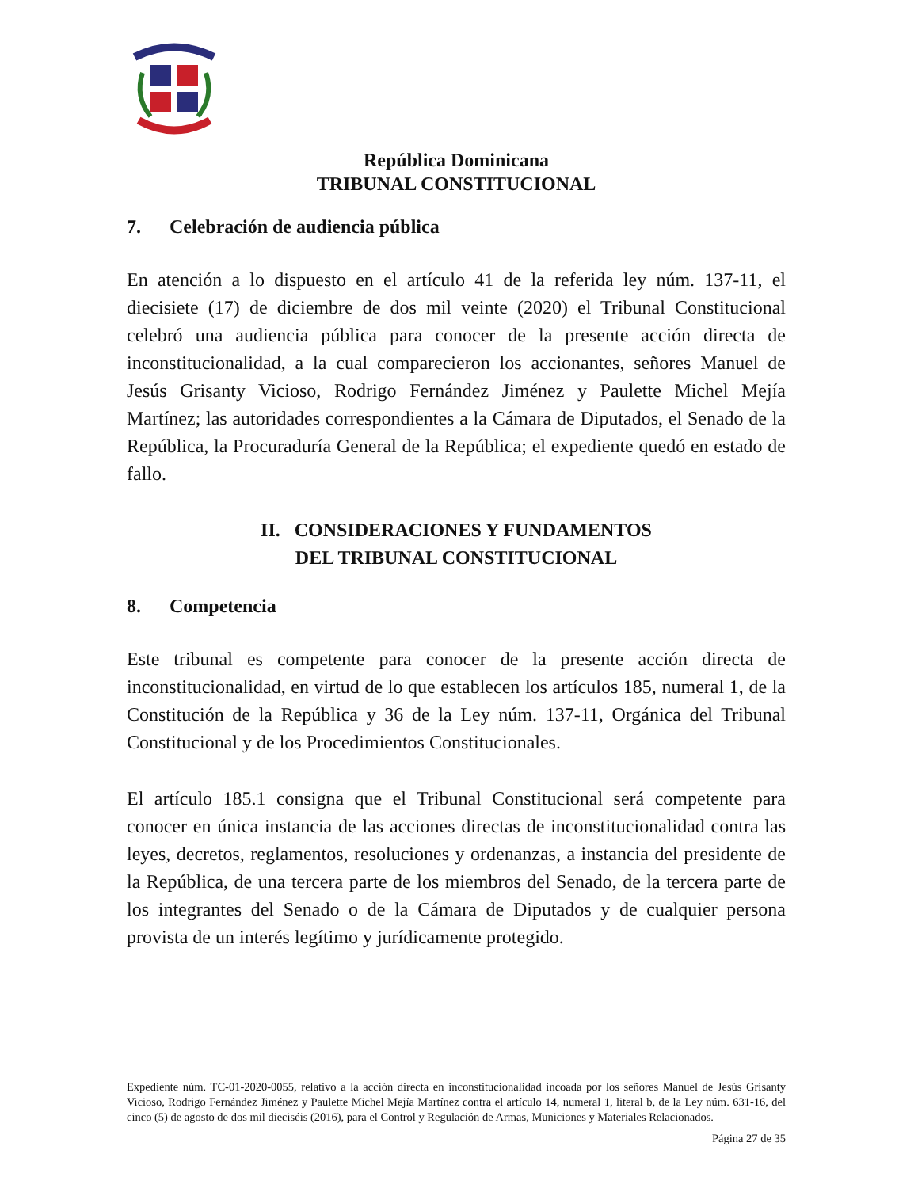República Dominicana
TRIBUNAL CONSTITUCIONAL
7. Celebración de audiencia pública
En atención a lo dispuesto en el artículo 41 de la referida ley núm. 137-11, el diecisiete (17) de diciembre de dos mil veinte (2020) el Tribunal Constitucional celebró una audiencia pública para conocer de la presente acción directa de inconstitucionalidad, a la cual comparecieron los accionantes, señores Manuel de Jesús Grisanty Vicioso, Rodrigo Fernández Jiménez y Paulette Michel Mejía Martínez; las autoridades correspondientes a la Cámara de Diputados, el Senado de la República, la Procuraduría General de la República; el expediente quedó en estado de fallo.
II. CONSIDERACIONES Y FUNDAMENTOS
DEL TRIBUNAL CONSTITUCIONAL
8. Competencia
Este tribunal es competente para conocer de la presente acción directa de inconstitucionalidad, en virtud de lo que establecen los artículos 185, numeral 1, de la Constitución de la República y 36 de la Ley núm. 137-11, Orgánica del Tribunal Constitucional y de los Procedimientos Constitucionales.
El artículo 185.1 consigna que el Tribunal Constitucional será competente para conocer en única instancia de las acciones directas de inconstitucionalidad contra las leyes, decretos, reglamentos, resoluciones y ordenanzas, a instancia del presidente de la República, de una tercera parte de los miembros del Senado, de la tercera parte de los integrantes del Senado o de la Cámara de Diputados y de cualquier persona provista de un interés legítimo y jurídicamente protegido.
Expediente núm. TC-01-2020-0055, relativo a la acción directa en inconstitucionalidad incoada por los señores Manuel de Jesús Grisanty Vicioso, Rodrigo Fernández Jiménez y Paulette Michel Mejía Martínez contra el artículo 14, numeral 1, literal b, de la Ley núm. 631-16, del cinco (5) de agosto de dos mil dieciséis (2016), para el Control y Regulación de Armas, Municiones y Materiales Relacionados.
Página 27 de 35